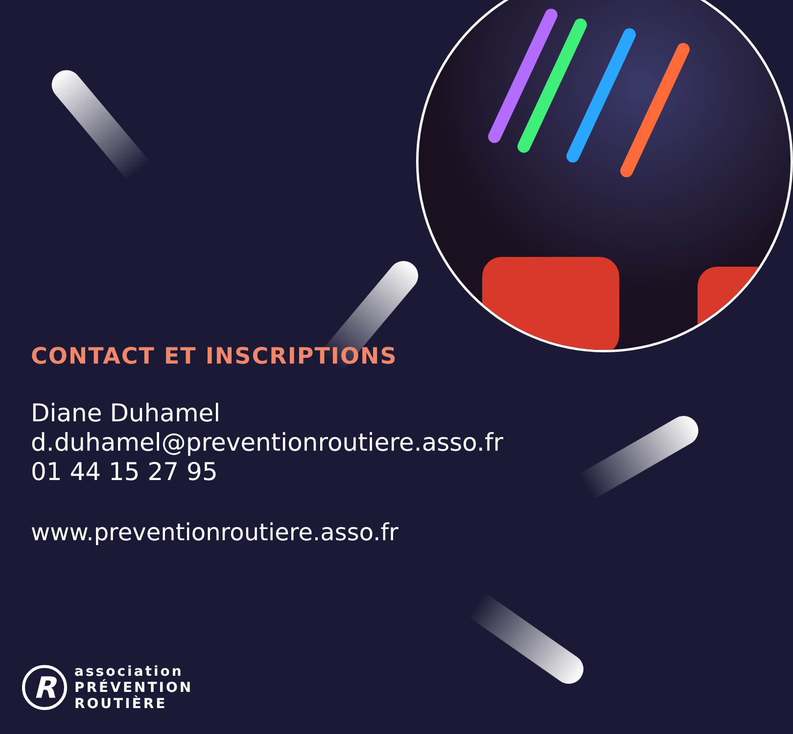CONTACT ET INSCRIPTIONS
Diane Duhamel
d.duhamel@preventionroutiere.asso.fr
01 44 15 27 95
www.preventionroutiere.asso.fr
R
association
PRÉVENTION
ROUTIÈRE